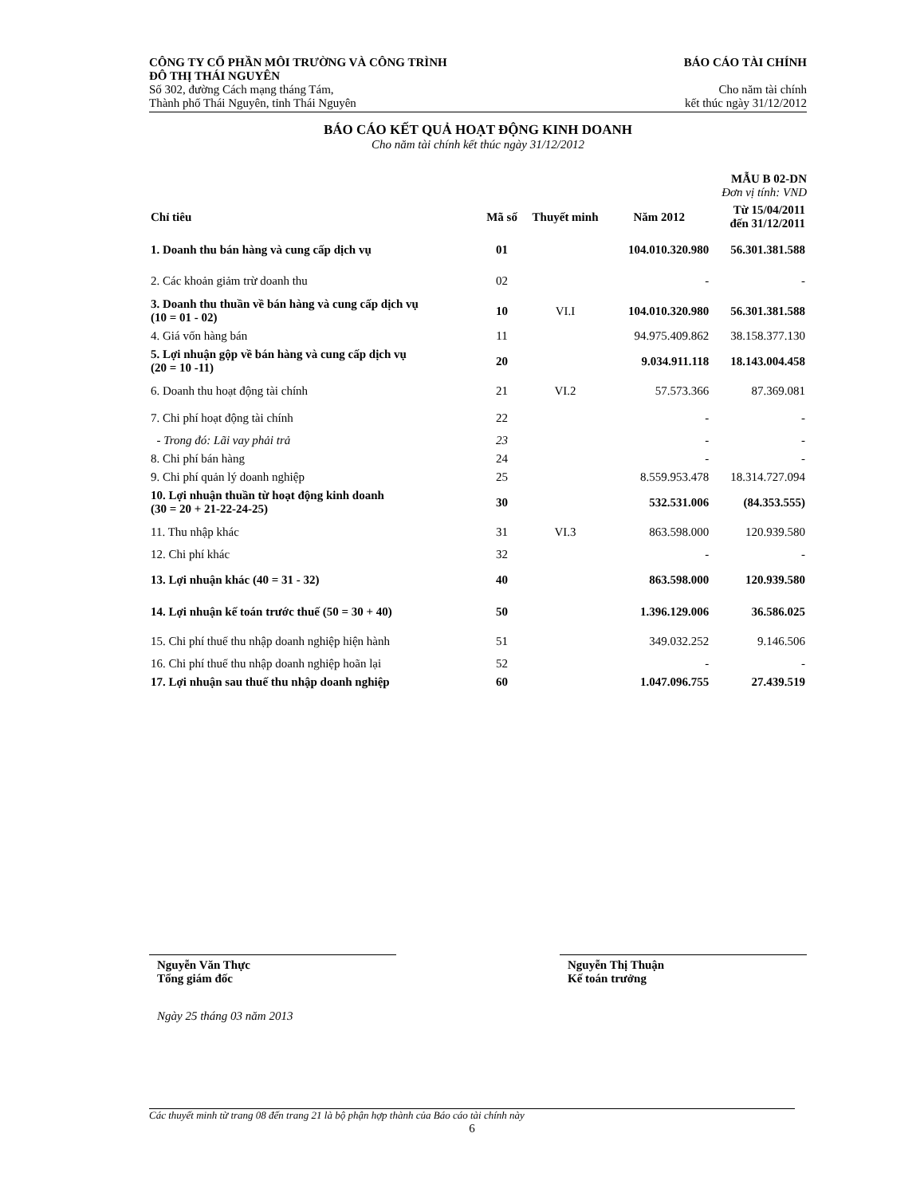CÔNG TY CỔ PHẦN MÔI TRƯỜNG VÀ CÔNG TRÌNH
ĐÔ THỊ THÁI NGUYÊN
Số 302, đường Cách mạng tháng Tám,
Thành phố Thái Nguyên, tỉnh Thái Nguyên
BÁO CÁO TÀI CHÍNH
Cho năm tài chính
kết thúc ngày 31/12/2012
BÁO CÁO KẾT QUẢ HOẠT ĐỘNG KINH DOANH
Cho năm tài chính kết thúc ngày 31/12/2012
MẪU B 02-DN
Đơn vị tính: VND
| Chỉ tiêu | Mã số | Thuyết minh | Năm 2012 | Từ 15/04/2011 đến 31/12/2011 |
| --- | --- | --- | --- | --- |
| 1. Doanh thu bán hàng và cung cấp dịch vụ | 01 | | 104.010.320.980 | 56.301.381.588 |
| 2. Các khoản giảm trừ doanh thu | 02 | | - | - |
| 3. Doanh thu thuần về bán hàng và cung cấp dịch vụ (10 = 01 - 02) | 10 | VI.I | 104.010.320.980 | 56.301.381.588 |
| 4. Giá vốn hàng bán | 11 | | 94.975.409.862 | 38.158.377.130 |
| 5. Lợi nhuận gộp về bán hàng và cung cấp dịch vụ (20 = 10 -11) | 20 | | 9.034.911.118 | 18.143.004.458 |
| 6. Doanh thu hoạt động tài chính | 21 | VI.2 | 57.573.366 | 87.369.081 |
| 7. Chi phí hoạt động tài chính | 22 | | - | - |
| - Trong đó: Lãi vay phải trả | 23 | | - | - |
| 8. Chi phí bán hàng | 24 | | - | - |
| 9. Chi phí quản lý doanh nghiệp | 25 | | 8.559.953.478 | 18.314.727.094 |
| 10. Lợi nhuận thuần từ hoạt động kinh doanh (30 = 20 + 21-22-24-25) | 30 | | 532.531.006 | (84.353.555) |
| 11. Thu nhập khác | 31 | VI.3 | 863.598.000 | 120.939.580 |
| 12. Chi phí khác | 32 | | - | - |
| 13. Lợi nhuận khác (40 = 31 - 32) | 40 | | 863.598.000 | 120.939.580 |
| 14. Lợi nhuận kế toán trước thuế (50 = 30 + 40) | 50 | | 1.396.129.006 | 36.586.025 |
| 15. Chi phí thuế thu nhập doanh nghiệp hiện hành | 51 | | 349.032.252 | 9.146.506 |
| 16. Chi phí thuế thu nhập doanh nghiệp hoãn lại | 52 | | - | - |
| 17. Lợi nhuận sau thuế thu nhập doanh nghiệp | 60 | | 1.047.096.755 | 27.439.519 |
Nguyễn Văn Thực
Tổng giám đốc
Nguyễn Thị Thuận
Kế toán trưởng
Ngày 25 tháng 03 năm 2013
Các thuyết minh từ trang 08 đến trang 21 là bộ phận hợp thành của Báo cáo tài chính này
6